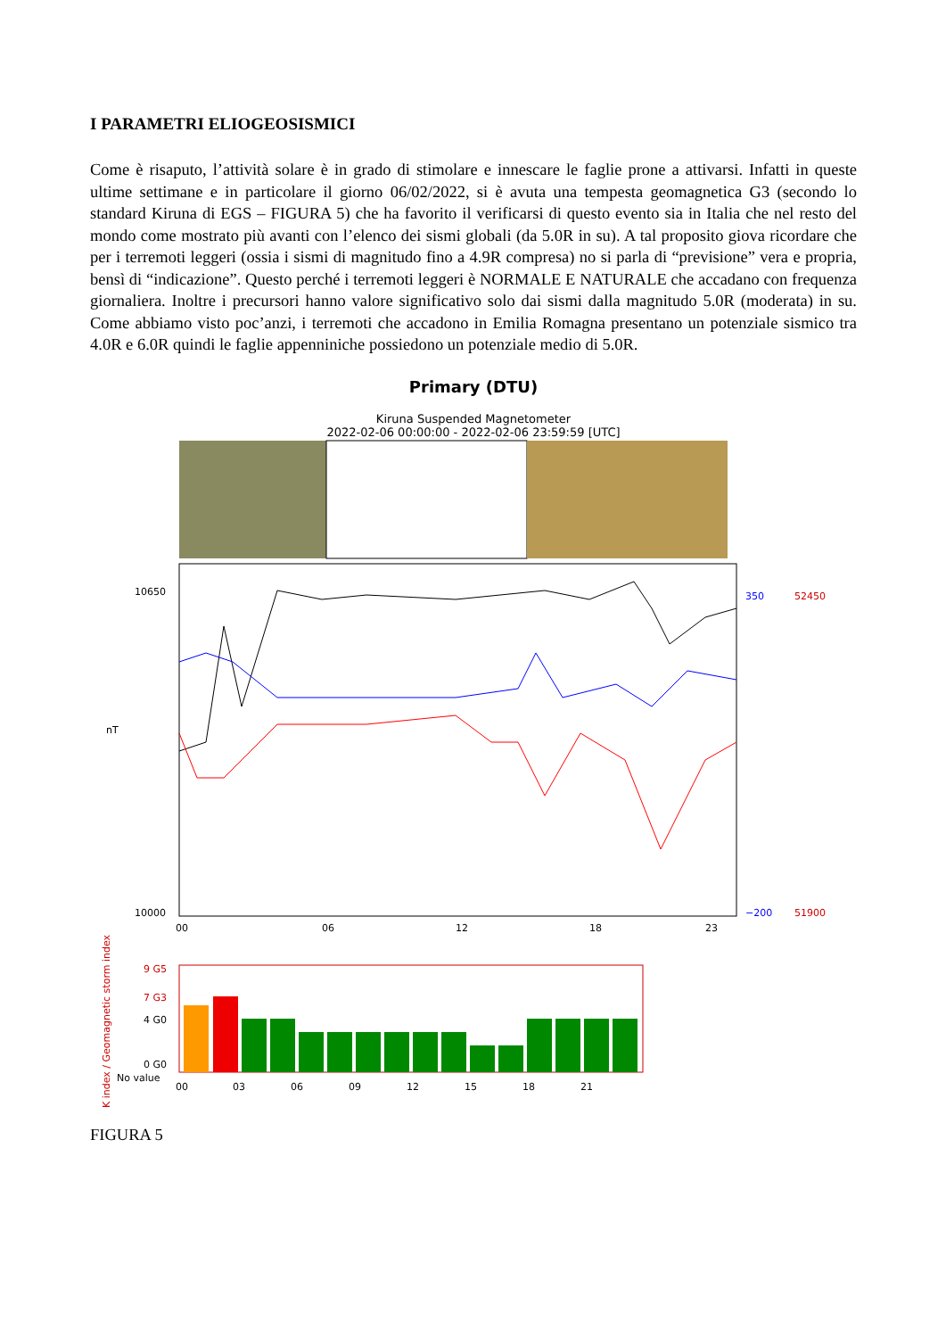I PARAMETRI ELIOGEOSISMICI
Come è risaputo, l’attività solare è in grado di stimolare e innescare le faglie prone a attivarsi. Infatti in queste ultime settimane e in particolare il giorno 06/02/2022, si è avuta una tempesta geomagnetica G3 (secondo lo standard Kiruna di EGS – FIGURA 5) che ha favorito il verificarsi di questo evento sia in Italia che nel resto del mondo come mostrato più avanti con l’elenco dei sismi globali (da 5.0R in su). A tal proposito giova ricordare che per i terremoti leggeri (ossia i sismi di magnitudo fino a 4.9R compresa) no si parla di “previsione” vera e propria, bensì di “indicazione”. Questo perché i terremoti leggeri è NORMALE E NATURALE che accadano con frequenza giornaliera. Inoltre i precursori hanno valore significativo solo dai sismi dalla magnitudo 5.0R (moderata) in su. Come abbiamo visto poc’anzi, i terremoti che accadono in Emilia Romagna presentano un potenziale sismico tra 4.0R e 6.0R quindi le faglie appenniniche possiedono un potenziale medio di 5.0R.
Primary (DTU)
Kiruna Suspended Magnetometer
2022-02-06 00:00:00 - 2022-02-06 23:59:59 [UTC]
10650
10000
nT
350
−200
52450
51900
00
06
12
18
23
9 G5
7 G3
4 G0
0 G0
No value
00
03
06
09
12
15
18
21
K index / Geomagnetic storm index
FIGURA 5